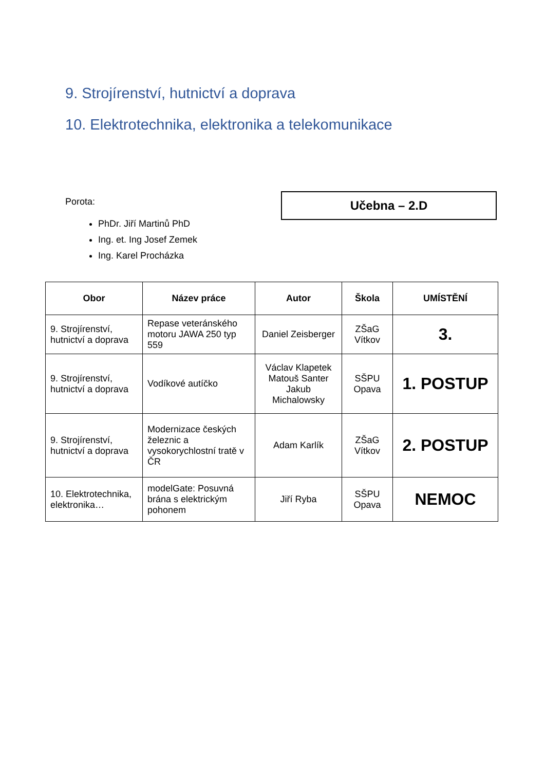9. Strojírenství, hutnictví a doprava
10. Elektrotechnika, elektronika a telekomunikace
Porota:
PhDr. Jiří Martinů PhD
Ing. et. Ing Josef Zemek
Ing. Karel Procházka
Učebna – 2.D
| Obor | Název práce | Autor | Škola | UMÍSTĚNÍ |
| --- | --- | --- | --- | --- |
| 9. Strojírenství, hutnictví a doprava | Repase veteránského motoru JAWA 250 typ 559 | Daniel Zeisberger | ZŠaG Vítkov | 3. |
| 9. Strojírenství, hutnictví a doprava | Vodíkové autíčko | Václav Klapetek Matouš Santer Jakub Michalowsky | SŠPU Opava | 1. POSTUP |
| 9. Strojírenství, hutnictví a doprava | Modernizace českých železnic a vysokorychlostní tratě v ČR | Adam Karlík | ZŠaG Vítkov | 2. POSTUP |
| 10. Elektrotechnika, elektronika… | modelGate: Posuvná brána s elektrickým pohonem | Jiří Ryba | SŠPU Opava | NEMOC |